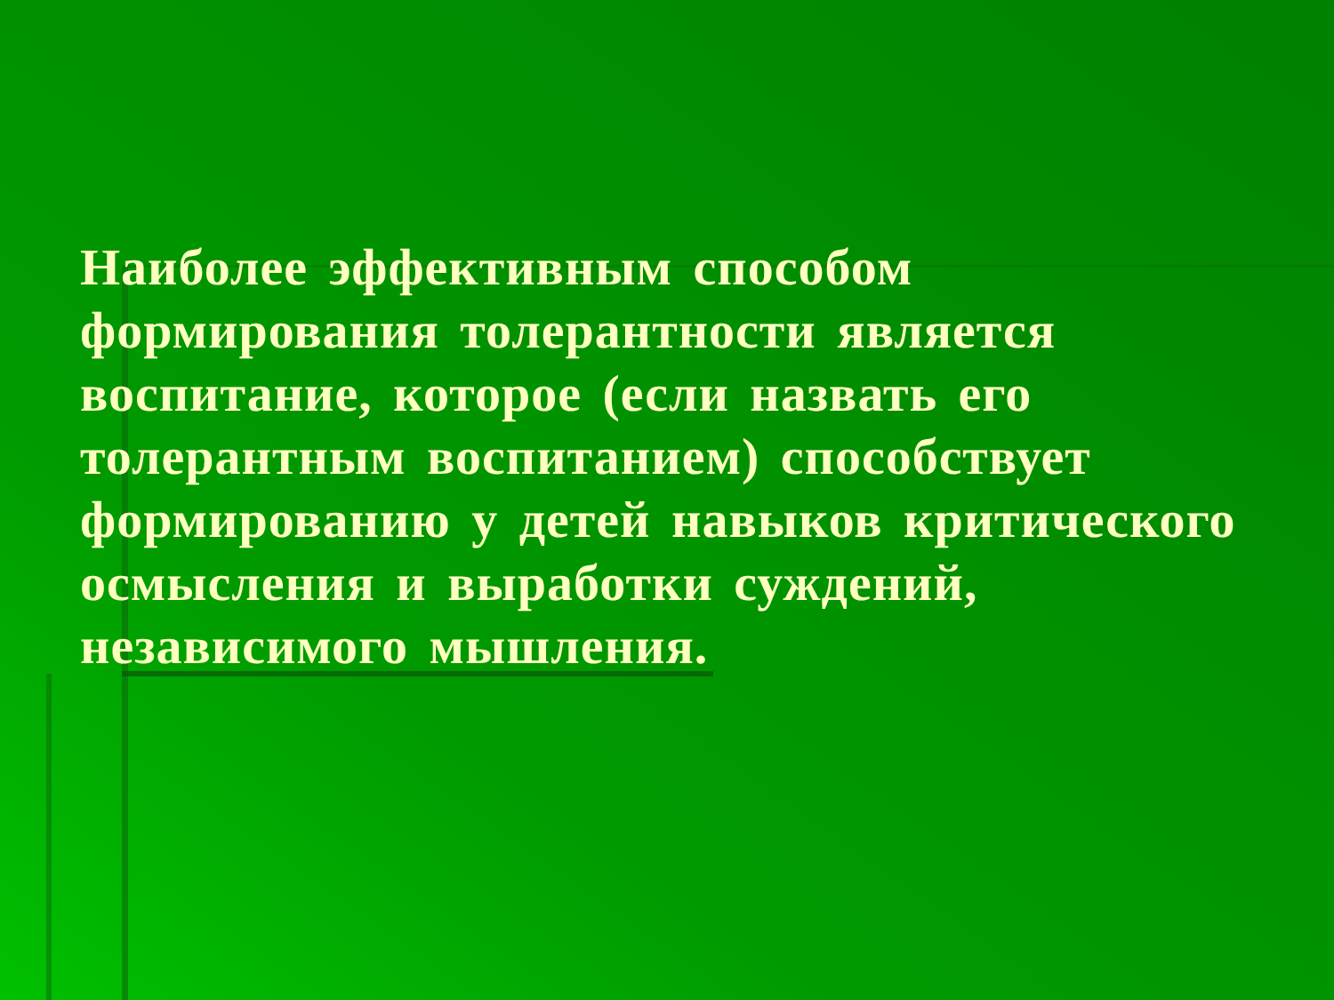Наиболее эффективным способом формирования толерантности является воспитание, которое (если назвать его толерантным воспитанием) способствует формированию у детей навыков критического осмысления и выработки суждений, независимого мышления.